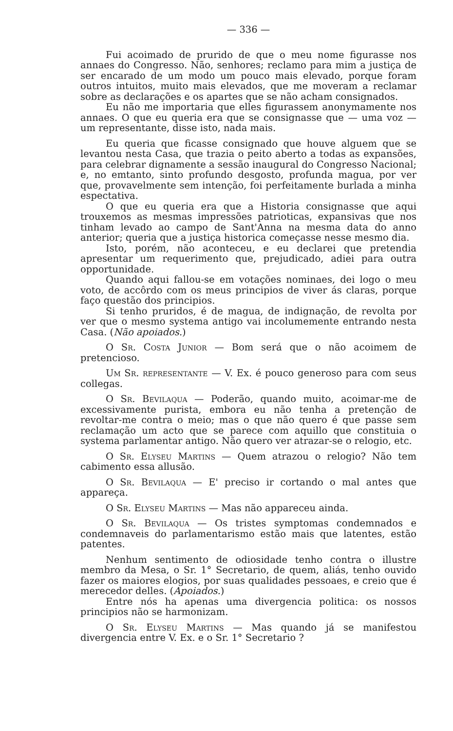— 336 —
Fui acoimado de prurido de que o meu nome figurasse nos annaes do Congresso. Não, senhores; reclamo para mim a justiça de ser encarado de um modo um pouco mais elevado, porque foram outros intuitos, muito mais elevados, que me moveram a reclamar sobre as declarações e os apartes que se não acham consignados.
Eu não me importaria que elles figurassem anonymamente nos annaes. O que eu queria era que se consignasse que — uma voz — um representante, disse isto, nada mais.
Eu queria que ficasse consignado que houve alguem que se levantou nesta Casa, que trazia o peito aberto a todas as expansões, para celebrar dignamente a sessão inaugural do Congresso Nacional; e, no emtanto, sinto profundo desgosto, profunda magua, por ver que, provavelmente sem intenção, foi perfeitamente burlada a minha espectativa.
O que eu queria era que a Historia consignasse que aqui trouxemos as mesmas impressões patrioticas, expansivas que nos tinham levado ao campo de Sant'Anna na mesma data do anno anterior; queria que a justiça historica começasse nesse mesmo dia.
Isto, porém, não aconteceu, e eu declarei que pretendia apresentar um requerimento que, prejudicado, adiei para outra opportunidade.
Quando aqui fallou-se em votações nominaes, dei logo o meu voto, de accôrdo com os meus principios de viver ás claras, porque faço questão dos principios.
Si tenho pruridos, é de magua, de indignação, de revolta por ver que o mesmo systema antigo vai incolumemente entrando nesta Casa. (Não apoiados.)
O Sr. Costa Junior — Bom será que o não acoimem de pretencioso.
Um Sr. representante — V. Ex. é pouco generoso para com seus collegas.
O Sr. Bevilaqua — Poderão, quando muito, acoimar-me de excessivamente purista, embora eu não tenha a pretenção de revoltar-me contra o meio; mas o que não quero é que passe sem reclamação um acto que se parece com aquillo que constituia o systema parlamentar antigo. Não quero ver atrazar-se o relogio, etc.
O Sr. Elyseu Martins — Quem atrazou o relogio? Não tem cabimento essa allusão.
O Sr. Bevilaqua — E' preciso ir cortando o mal antes que appareça.
O Sr. Elyseu Martins — Mas não appareceu ainda.
O Sr. Bevilaqua — Os tristes symptomas condemnados e condemnaveis do parlamentarismo estão mais que latentes, estão patentes.
Nenhum sentimento de odiosidade tenho contra o illustre membro da Mesa, o Sr. 1° Secretario, de quem, aliás, tenho ouvido fazer os maiores elogios, por suas qualidades pessoaes, e creio que é merecedor delles. (Apoiados.)
Entre nós ha apenas uma divergencia politica: os nossos principios não se harmonizam.
O Sr. Elyseu Martins — Mas quando já se manifestou divergencia entre V. Ex. e o Sr. 1° Secretario ?